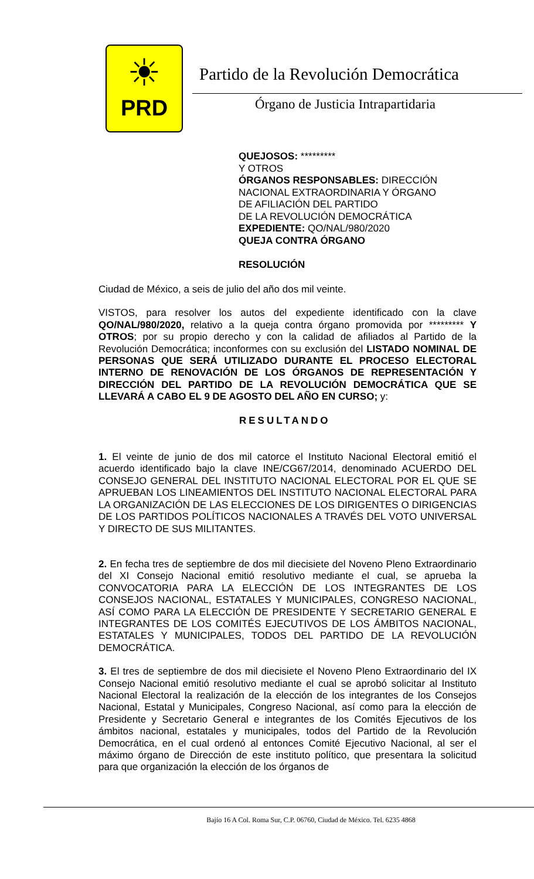☀
PRD
Partido de la Revolución Democrática
Órgano de Justicia Intrapartidaria
QUEJOSOS: *********
Y OTROS
ÓRGANOS RESPONSABLES: DIRECCIÓN
NACIONAL EXTRAORDINARIA Y ÓRGANO
DE AFILIACIÓN DEL PARTIDO
DE LA REVOLUCIÓN DEMOCRÁTICA
EXPEDIENTE: QO/NAL/980/2020
QUEJA CONTRA ÓRGANO
RESOLUCIÓN
Ciudad de México, a seis de julio del año dos mil veinte.
VISTOS, para resolver los autos del expediente identificado con la clave QO/NAL/980/2020, relativo a la queja contra órgano promovida por ********* Y OTROS; por su propio derecho y con la calidad de afiliados al Partido de la Revolución Democrática; inconformes con su exclusión del LISTADO NOMINAL DE PERSONAS QUE SERÁ UTILIZADO DURANTE EL PROCESO ELECTORAL INTERNO DE RENOVACIÓN DE LOS ÓRGANOS DE REPRESENTACIÓN Y DIRECCIÓN DEL PARTIDO DE LA REVOLUCIÓN DEMOCRÁTICA QUE SE LLEVARÁ A CABO EL 9 DE AGOSTO DEL AÑO EN CURSO; y:
RESULTANDO
1. El veinte de junio de dos mil catorce el Instituto Nacional Electoral emitió el acuerdo identificado bajo la clave INE/CG67/2014, denominado ACUERDO DEL CONSEJO GENERAL DEL INSTITUTO NACIONAL ELECTORAL POR EL QUE SE APRUEBAN LOS LINEAMIENTOS DEL INSTITUTO NACIONAL ELECTORAL PARA LA ORGANIZACIÓN DE LAS ELECCIONES DE LOS DIRIGENTES O DIRIGENCIAS DE LOS PARTIDOS POLÍTICOS NACIONALES A TRAVÉS DEL VOTO UNIVERSAL Y DIRECTO DE SUS MILITANTES.
2. En fecha tres de septiembre de dos mil diecisiete del Noveno Pleno Extraordinario del XI Consejo Nacional emitió resolutivo mediante el cual, se aprueba la CONVOCATORIA PARA LA ELECCIÓN DE LOS INTEGRANTES DE LOS CONSEJOS NACIONAL, ESTATALES Y MUNICIPALES, CONGRESO NACIONAL, ASÍ COMO PARA LA ELECCIÓN DE PRESIDENTE Y SECRETARIO GENERAL E INTEGRANTES DE LOS COMITÉS EJECUTIVOS DE LOS ÁMBITOS NACIONAL, ESTATALES Y MUNICIPALES, TODOS DEL PARTIDO DE LA REVOLUCIÓN DEMOCRÁTICA.
3. El tres de septiembre de dos mil diecisiete el Noveno Pleno Extraordinario del IX Consejo Nacional emitió resolutivo mediante el cual se aprobó solicitar al Instituto Nacional Electoral la realización de la elección de los integrantes de los Consejos Nacional, Estatal y Municipales, Congreso Nacional, así como para la elección de Presidente y Secretario General e integrantes de los Comités Ejecutivos de los ámbitos nacional, estatales y municipales, todos del Partido de la Revolución Democrática, en el cual ordenó al entonces Comité Ejecutivo Nacional, al ser el máximo órgano de Dirección de este instituto político, que presentara la solicitud para que organización la elección de los órganos de
Bajío 16 A Col. Roma Sur, C.P. 06760, Ciudad de México. Tel. 6235 4868